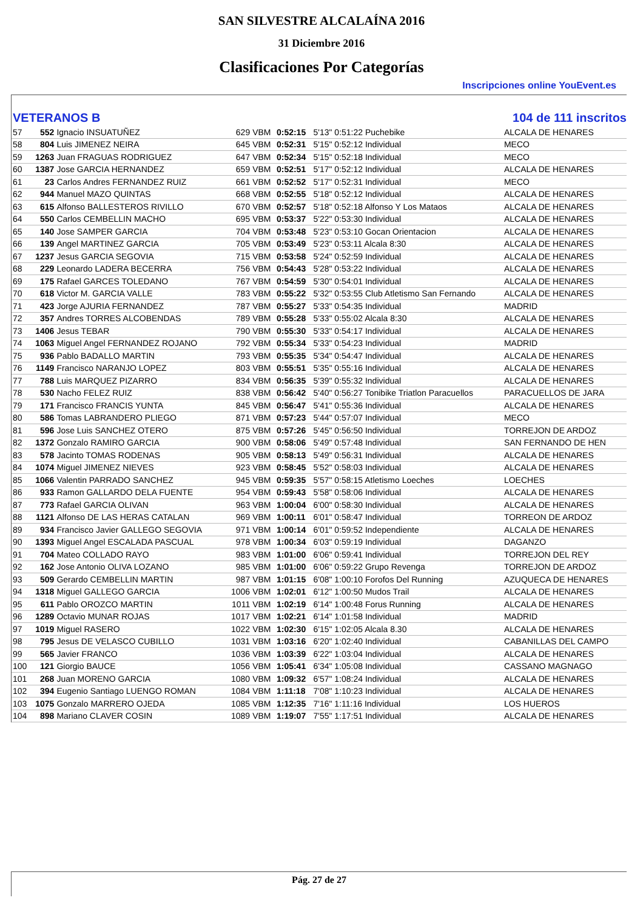SAN SILVESTRE ALCALAÍNA 2016
31 Diciembre 2016
Clasificaciones Por Categorías
Inscripciones online YouEvent.es
VETERANOS B 104 de 111 inscritos
| 57 | 552 | Ignacio INSUATUÑEZ | 629 | VBM | 0:52:15 | 5'13" 0:51:22 Puchebike | ALCALA DE HENARES |
| 58 | 804 | Luis JIMENEZ NEIRA | 645 | VBM | 0:52:31 | 5'15" 0:52:12 Individual | MECO |
| 59 | 1263 | Juan FRAGUAS RODRIGUEZ | 647 | VBM | 0:52:34 | 5'15" 0:52:18 Individual | MECO |
| 60 | 1387 | Jose GARCIA HERNANDEZ | 659 | VBM | 0:52:51 | 5'17" 0:52:12 Individual | ALCALA DE HENARES |
| 61 | 23 | Carlos Andres FERNANDEZ RUIZ | 661 | VBM | 0:52:52 | 5'17" 0:52:31 Individual | MECO |
| 62 | 944 | Manuel MAZO QUINTAS | 668 | VBM | 0:52:55 | 5'18" 0:52:12 Individual | ALCALA DE HENARES |
| 63 | 615 | Alfonso BALLESTEROS RIVILLO | 670 | VBM | 0:52:57 | 5'18" 0:52:18 Alfonso Y Los Mataos | ALCALA DE HENARES |
| 64 | 550 | Carlos CEMBELLIN MACHO | 695 | VBM | 0:53:37 | 5'22" 0:53:30 Individual | ALCALA DE HENARES |
| 65 | 140 | Jose SAMPER GARCIA | 704 | VBM | 0:53:48 | 5'23" 0:53:10 Gocan Orientacion | ALCALA DE HENARES |
| 66 | 139 | Angel MARTINEZ GARCIA | 705 | VBM | 0:53:49 | 5'23" 0:53:11 Alcala 8:30 | ALCALA DE HENARES |
| 67 | 1237 | Jesus GARCIA SEGOVIA | 715 | VBM | 0:53:58 | 5'24" 0:52:59 Individual | ALCALA DE HENARES |
| 68 | 229 | Leonardo LADERA BECERRA | 756 | VBM | 0:54:43 | 5'28" 0:53:22 Individual | ALCALA DE HENARES |
| 69 | 175 | Rafael GARCES TOLEDANO | 767 | VBM | 0:54:59 | 5'30" 0:54:01 Individual | ALCALA DE HENARES |
| 70 | 618 | Victor M. GARCIA VALLE | 783 | VBM | 0:55:22 | 5'32" 0:53:55 Club Atletismo San Fernando | ALCALA DE HENARES |
| 71 | 423 | Jorge AJURIA FERNANDEZ | 787 | VBM | 0:55:27 | 5'33" 0:54:35 Individual | MADRID |
| 72 | 357 | Andres TORRES ALCOBENDAS | 789 | VBM | 0:55:28 | 5'33" 0:55:02 Alcala 8:30 | ALCALA DE HENARES |
| 73 | 1406 | Jesus TEBAR | 790 | VBM | 0:55:30 | 5'33" 0:54:17 Individual | ALCALA DE HENARES |
| 74 | 1063 | Miguel Angel FERNANDEZ ROJANO | 792 | VBM | 0:55:34 | 5'33" 0:54:23 Individual | MADRID |
| 75 | 936 | Pablo BADALLO MARTIN | 793 | VBM | 0:55:35 | 5'34" 0:54:47 Individual | ALCALA DE HENARES |
| 76 | 1149 | Francisco NARANJO LOPEZ | 803 | VBM | 0:55:51 | 5'35" 0:55:16 Individual | ALCALA DE HENARES |
| 77 | 788 | Luis MARQUEZ PIZARRO | 834 | VBM | 0:56:35 | 5'39" 0:55:32 Individual | ALCALA DE HENARES |
| 78 | 530 | Nacho FELEZ RUIZ | 838 | VBM | 0:56:42 | 5'40" 0:56:27 Tonibike Triatlon Paracuellos | PARACUELLOS DE JARA |
| 79 | 171 | Francisco FRANCIS YUNTA | 845 | VBM | 0:56:47 | 5'41" 0:55:36 Individual | ALCALA DE HENARES |
| 80 | 586 | Tomas LABRANDERO PLIEGO | 871 | VBM | 0:57:23 | 5'44" 0:57:07 Individual | MECO |
| 81 | 596 | Jose Luis SANCHEZ OTERO | 875 | VBM | 0:57:26 | 5'45" 0:56:50 Individual | TORREJON DE ARDOZ |
| 82 | 1372 | Gonzalo RAMIRO GARCIA | 900 | VBM | 0:58:06 | 5'49" 0:57:48 Individual | SAN FERNANDO DE HEN |
| 83 | 578 | Jacinto TOMAS RODENAS | 905 | VBM | 0:58:13 | 5'49" 0:56:31 Individual | ALCALA DE HENARES |
| 84 | 1074 | Miguel JIMENEZ NIEVES | 923 | VBM | 0:58:45 | 5'52" 0:58:03 Individual | ALCALA DE HENARES |
| 85 | 1066 | Valentin PARRADO SANCHEZ | 945 | VBM | 0:59:35 | 5'57" 0:58:15 Atletismo Loeches | LOECHES |
| 86 | 933 | Ramon GALLARDO DELA FUENTE | 954 | VBM | 0:59:43 | 5'58" 0:58:06 Individual | ALCALA DE HENARES |
| 87 | 773 | Rafael GARCIA OLIVAN | 963 | VBM | 1:00:04 | 6'00" 0:58:30 Individual | ALCALA DE HENARES |
| 88 | 1121 | Alfonso DE LAS HERAS CATALAN | 969 | VBM | 1:00:11 | 6'01" 0:58:47 Individual | TORREON DE ARDOZ |
| 89 | 934 | Francisco Javier GALLEGO SEGOVIA | 971 | VBM | 1:00:14 | 6'01" 0:59:52 Independiente | ALCALA DE HENARES |
| 90 | 1393 | Miguel Angel ESCALADA PASCUAL | 978 | VBM | 1:00:34 | 6'03" 0:59:19 Individual | DAGANZO |
| 91 | 704 | Mateo COLLADO RAYO | 983 | VBM | 1:01:00 | 6'06" 0:59:41 Individual | TORREJON DEL REY |
| 92 | 162 | Jose Antonio OLIVA LOZANO | 985 | VBM | 1:01:00 | 6'06" 0:59:22 Grupo Revenga | TORREJON DE ARDOZ |
| 93 | 509 | Gerardo CEMBELLIN MARTIN | 987 | VBM | 1:01:15 | 6'08" 1:00:10 Forofos Del Running | AZUQUECA DE HENARES |
| 94 | 1318 | Miguel GALLEGO GARCIA | 1006 | VBM | 1:02:01 | 6'12" 1:00:50 Mudos Trail | ALCALA DE HENARES |
| 95 | 611 | Pablo OROZCO MARTIN | 1011 | VBM | 1:02:19 | 6'14" 1:00:48 Forus Running | ALCALA DE HENARES |
| 96 | 1289 | Octavio MUNAR ROJAS | 1017 | VBM | 1:02:21 | 6'14" 1:01:58 Individual | MADRID |
| 97 | 1019 | Miguel RASERO | 1022 | VBM | 1:02:30 | 6'15" 1:02:05 Alcala 8.30 | ALCALA DE HENARES |
| 98 | 795 | Jesus DE VELASCO CUBILLO | 1031 | VBM | 1:03:16 | 6'20" 1:02:40 Individual | CABANILLAS DEL CAMPO |
| 99 | 565 | Javier FRANCO | 1036 | VBM | 1:03:39 | 6'22" 1:03:04 Individual | ALCALA DE HENARES |
| 100 | 121 | Giorgio BAUCE | 1056 | VBM | 1:05:41 | 6'34" 1:05:08 Individual | CASSANO MAGNAGO |
| 101 | 268 | Juan MORENO GARCIA | 1080 | VBM | 1:09:32 | 6'57" 1:08:24 Individual | ALCALA DE HENARES |
| 102 | 394 | Eugenio Santiago LUENGO ROMAN | 1084 | VBM | 1:11:18 | 7'08" 1:10:23 Individual | ALCALA DE HENARES |
| 103 | 1075 | Gonzalo MARRERO OJEDA | 1085 | VBM | 1:12:35 | 7'16" 1:11:16 Individual | LOS HUEROS |
| 104 | 898 | Mariano CLAVER COSIN | 1089 | VBM | 1:19:07 | 7'55" 1:17:51 Individual | ALCALA DE HENARES |
Pág. 27 de 27